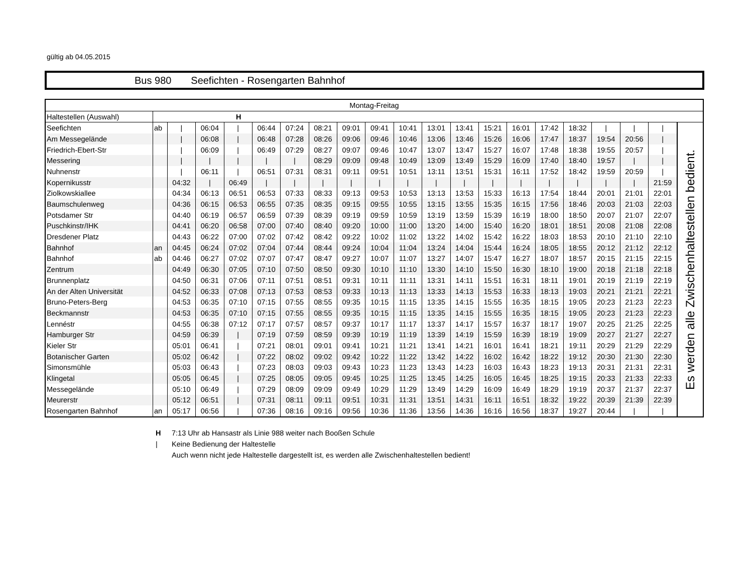gültig ab 04.05.2015
Bus 980 Seefichten - Rosengarten Bahnhof
| Montag-Freitag | | | | | | | | | | | | | | | | | | | | |
| --- | --- | --- | --- | --- | --- | --- | --- | --- | --- | --- | --- | --- | --- | --- | --- | --- | --- | --- | --- | --- |
| Haltestellen (Auswahl) | H | | | | | | | | | | | | | | | | | | | |
| Seefichten | ab | / | 06:04 | / | 06:44 | 07:24 | 08:21 | 09:01 | 09:41 | 10:41 | 13:01 | 13:41 | 15:21 | 16:01 | 17:42 | 18:32 | / | / | / | Es werden alle Zwischenhaltestellen bedient. |
| Am Messegelände | | / | 06:08 | / | 06:48 | 07:28 | 08:26 | 09:06 | 09:46 | 10:46 | 13:06 | 13:46 | 15:26 | 16:06 | 17:47 | 18:37 | 19:54 | 20:56 | / | |
| Friedrich-Ebert-Str | | / | 06:09 | / | 06:49 | 07:29 | 08:27 | 09:07 | 09:46 | 10:47 | 13:07 | 13:47 | 15:27 | 16:07 | 17:48 | 18:38 | 19:55 | 20:57 | / | |
| Messering | | / | / | / | / | / | 08:29 | 09:09 | 09:48 | 10:49 | 13:09 | 13:49 | 15:29 | 16:09 | 17:40 | 18:40 | 19:57 | / | / | |
| Nuhnenstr | | / | 06:11 | / | 06:51 | 07:31 | 08:31 | 09:11 | 09:51 | 10:51 | 13:11 | 13:51 | 15:31 | 16:11 | 17:52 | 18:42 | 19:59 | 20:59 | / | |
| Kopernikusstr | | 04:32 | / | 06:49 | / | / | / | / | / | / | / | / | / | / | / | / | / | / | 21:59 | |
| Ziolkowskiallee | | 04:34 | 06:13 | 06:51 | 06:53 | 07:33 | 08:33 | 09:13 | 09:53 | 10:53 | 13:13 | 13:53 | 15:33 | 16:13 | 17:54 | 18:44 | 20:01 | 21:01 | 22:01 | |
| Baumschulenweg | | 04:36 | 06:15 | 06:53 | 06:55 | 07:35 | 08:35 | 09:15 | 09:55 | 10:55 | 13:15 | 13:55 | 15:35 | 16:15 | 17:56 | 18:46 | 20:03 | 21:03 | 22:03 | |
| Potsdamer Str | | 04:40 | 06:19 | 06:57 | 06:59 | 07:39 | 08:39 | 09:19 | 09:59 | 10:59 | 13:19 | 13:59 | 15:39 | 16:19 | 18:00 | 18:50 | 20:07 | 21:07 | 22:07 | |
| Puschkinstr/IHK | | 04:41 | 06:20 | 06:58 | 07:00 | 07:40 | 08:40 | 09:20 | 10:00 | 11:00 | 13:20 | 14:00 | 15:40 | 16:20 | 18:01 | 18:51 | 20:08 | 21:08 | 22:08 | |
| Dresdener Platz | | 04:43 | 06:22 | 07:00 | 07:02 | 07:42 | 08:42 | 09:22 | 10:02 | 11:02 | 13:22 | 14:02 | 15:42 | 16:22 | 18:03 | 18:53 | 20:10 | 21:10 | 22:10 | |
| Bahnhof | an | 04:45 | 06:24 | 07:02 | 07:04 | 07:44 | 08:44 | 09:24 | 10:04 | 11:04 | 13:24 | 14:04 | 15:44 | 16:24 | 18:05 | 18:55 | 20:12 | 21:12 | 22:12 | |
| Bahnhof | ab | 04:46 | 06:27 | 07:02 | 07:07 | 07:47 | 08:47 | 09:27 | 10:07 | 11:07 | 13:27 | 14:07 | 15:47 | 16:27 | 18:07 | 18:57 | 20:15 | 21:15 | 22:15 | |
| Zentrum | | 04:49 | 06:30 | 07:05 | 07:10 | 07:50 | 08:50 | 09:30 | 10:10 | 11:10 | 13:30 | 14:10 | 15:50 | 16:30 | 18:10 | 19:00 | 20:18 | 21:18 | 22:18 | |
| Brunnenplatz | | 04:50 | 06:31 | 07:06 | 07:11 | 07:51 | 08:51 | 09:31 | 10:11 | 11:11 | 13:31 | 14:11 | 15:51 | 16:31 | 18:11 | 19:01 | 20:19 | 21:19 | 22:19 | |
| An der Alten Universität | | 04:52 | 06:33 | 07:08 | 07:13 | 07:53 | 08:53 | 09:33 | 10:13 | 11:13 | 13:33 | 14:13 | 15:53 | 16:33 | 18:13 | 19:03 | 20:21 | 21:21 | 22:21 | |
| Bruno-Peters-Berg | | 04:53 | 06:35 | 07:10 | 07:15 | 07:55 | 08:55 | 09:35 | 10:15 | 11:15 | 13:35 | 14:15 | 15:55 | 16:35 | 18:15 | 19:05 | 20:23 | 21:23 | 22:23 | |
| Beckmannstr | | 04:53 | 06:35 | 07:10 | 07:15 | 07:55 | 08:55 | 09:35 | 10:15 | 11:15 | 13:35 | 14:15 | 15:55 | 16:35 | 18:15 | 19:05 | 20:23 | 21:23 | 22:23 | |
| Lennéstr | | 04:55 | 06:38 | 07:12 | 07:17 | 07:57 | 08:57 | 09:37 | 10:17 | 11:17 | 13:37 | 14:17 | 15:57 | 16:37 | 18:17 | 19:07 | 20:25 | 21:25 | 22:25 | |
| Hamburger Str | | 04:59 | 06:39 | / | 07:19 | 07:59 | 08:59 | 09:39 | 10:19 | 11:19 | 13:39 | 14:19 | 15:59 | 16:39 | 18:19 | 19:09 | 20:27 | 21:27 | 22:27 | |
| Kieler Str | | 05:01 | 06:41 | / | 07:21 | 08:01 | 09:01 | 09:41 | 10:21 | 11:21 | 13:41 | 14:21 | 16:01 | 16:41 | 18:21 | 19:11 | 20:29 | 21:29 | 22:29 | |
| Botanischer Garten | | 05:02 | 06:42 | / | 07:22 | 08:02 | 09:02 | 09:42 | 10:22 | 11:22 | 13:42 | 14:22 | 16:02 | 16:42 | 18:22 | 19:12 | 20:30 | 21:30 | 22:30 | |
| Simonsmühle | | 05:03 | 06:43 | / | 07:23 | 08:03 | 09:03 | 09:43 | 10:23 | 11:23 | 13:43 | 14:23 | 16:03 | 16:43 | 18:23 | 19:13 | 20:31 | 21:31 | 22:31 | |
| Klingetal | | 05:05 | 06:45 | / | 07:25 | 08:05 | 09:05 | 09:45 | 10:25 | 11:25 | 13:45 | 14:25 | 16:05 | 16:45 | 18:25 | 19:15 | 20:33 | 21:33 | 22:33 | |
| Messegelände | | 05:10 | 06:49 | / | 07:29 | 08:09 | 09:09 | 09:49 | 10:29 | 11:29 | 13:49 | 14:29 | 16:09 | 16:49 | 18:29 | 19:19 | 20:37 | 21:37 | 22:37 | |
| Meurerstr | | 05:12 | 06:51 | / | 07:31 | 08:11 | 09:11 | 09:51 | 10:31 | 11:31 | 13:51 | 14:31 | 16:11 | 16:51 | 18:32 | 19:22 | 20:39 | 21:39 | 22:39 | |
| Rosengarten Bahnhof | an | 05:17 | 06:56 | / | 07:36 | 08:16 | 09:16 | 09:56 | 10:36 | 11:36 | 13:56 | 14:36 | 16:16 | 16:56 | 18:37 | 19:27 | 20:44 | / | / | |
H 7:13 Uhr ab Hansastr als Linie 988 weiter nach Booßen Schule
| Keine Bedienung der Haltestelle
Auch wenn nicht jede Haltestelle dargestellt ist, es werden alle Zwischenhaltestellen bedient!